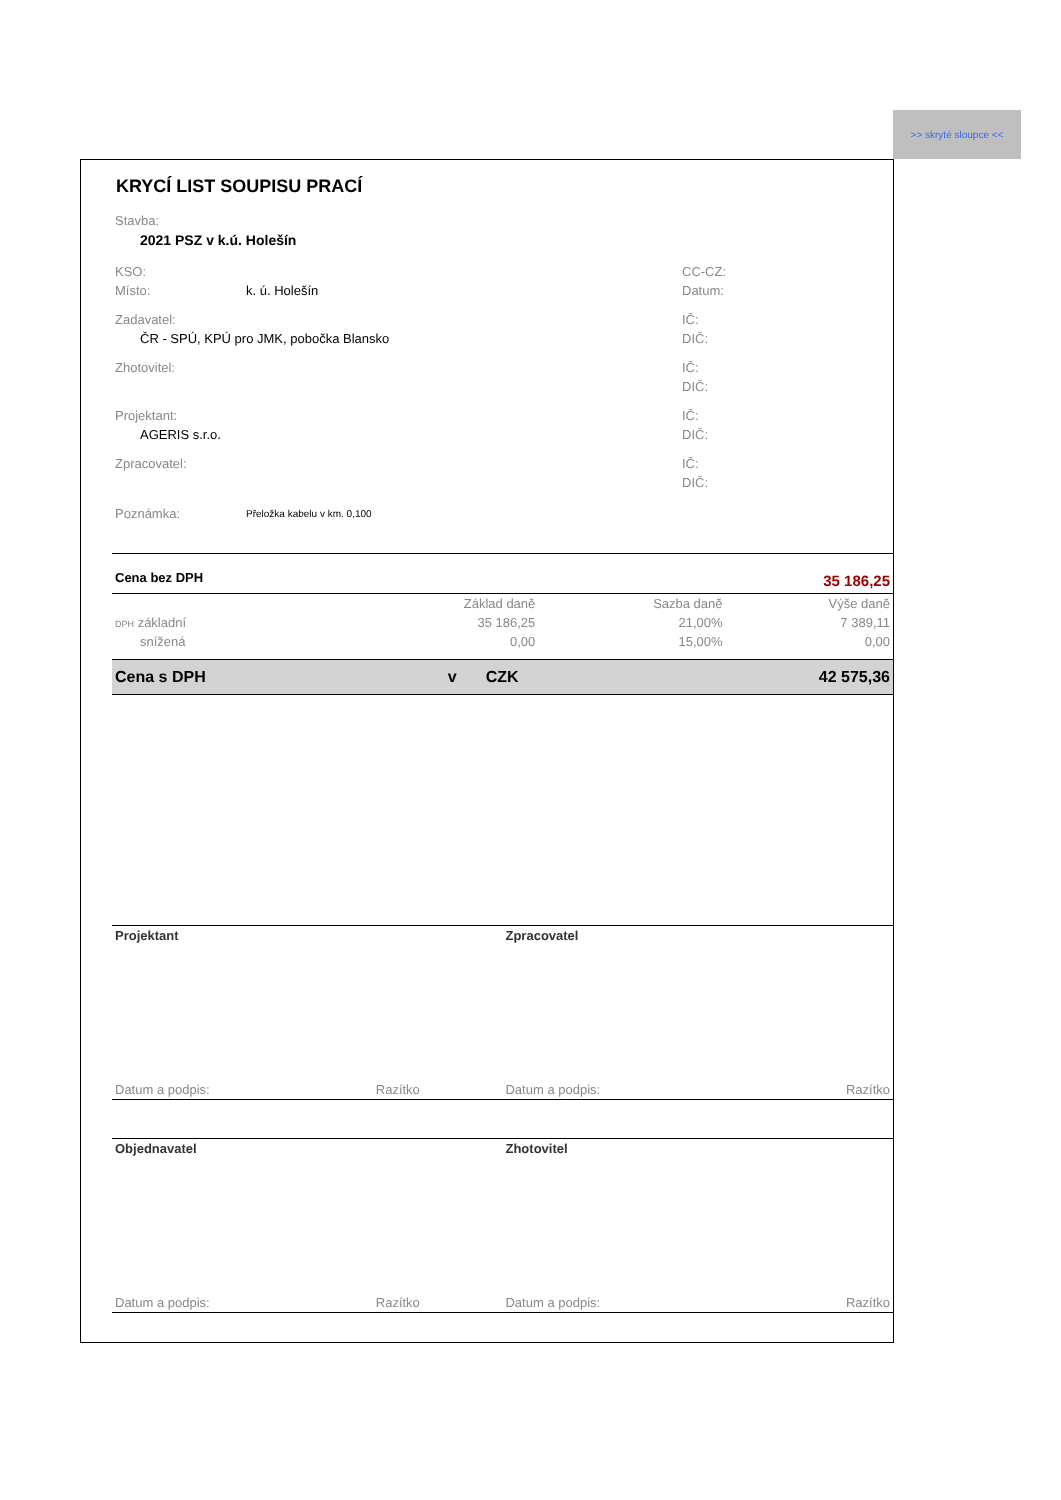>> skryté sloupce <<
KRYCÍ LIST SOUPISU PRACÍ
| Stavba: | | |
| 2021 PSZ v k.ú. Holešín | | |
| KSO: | | CC-CZ: |
| Místo: | k. ú. Holešín | Datum: |
| Zadavatel: | | IČ: |
| ČR - SPÚ, KPÚ pro JMK, pobočka Blansko | | DIČ: |
| Zhotovitel: | | IČ: |
| | | DIČ: |
| Projektant: | | IČ: |
| AGERIS s.r.o. | | DIČ: |
| Zpracovatel: | | IČ: |
| | | DIČ: |
| Poznámka: | Přeložka kabelu v km. 0,100 | |
| Cena bez DPH | 35 186,25 | | |
| | Základ daně | Sazba daně | Výše daně |
| DPH základní | 35 186,25 | 21,00% | 7 389,11 |
| snížená | 0,00 | 15,00% | 0,00 |
| Cena s DPH | v | CZK | 42 575,36 |
| Projektant | | Zpracovatel | |
| Datum a podpis: | Razítko | Datum a podpis: | Razítko |
| Objednavatel | | Zhotovitel | |
| Datum a podpis: | Razítko | Datum a podpis: | Razítko |